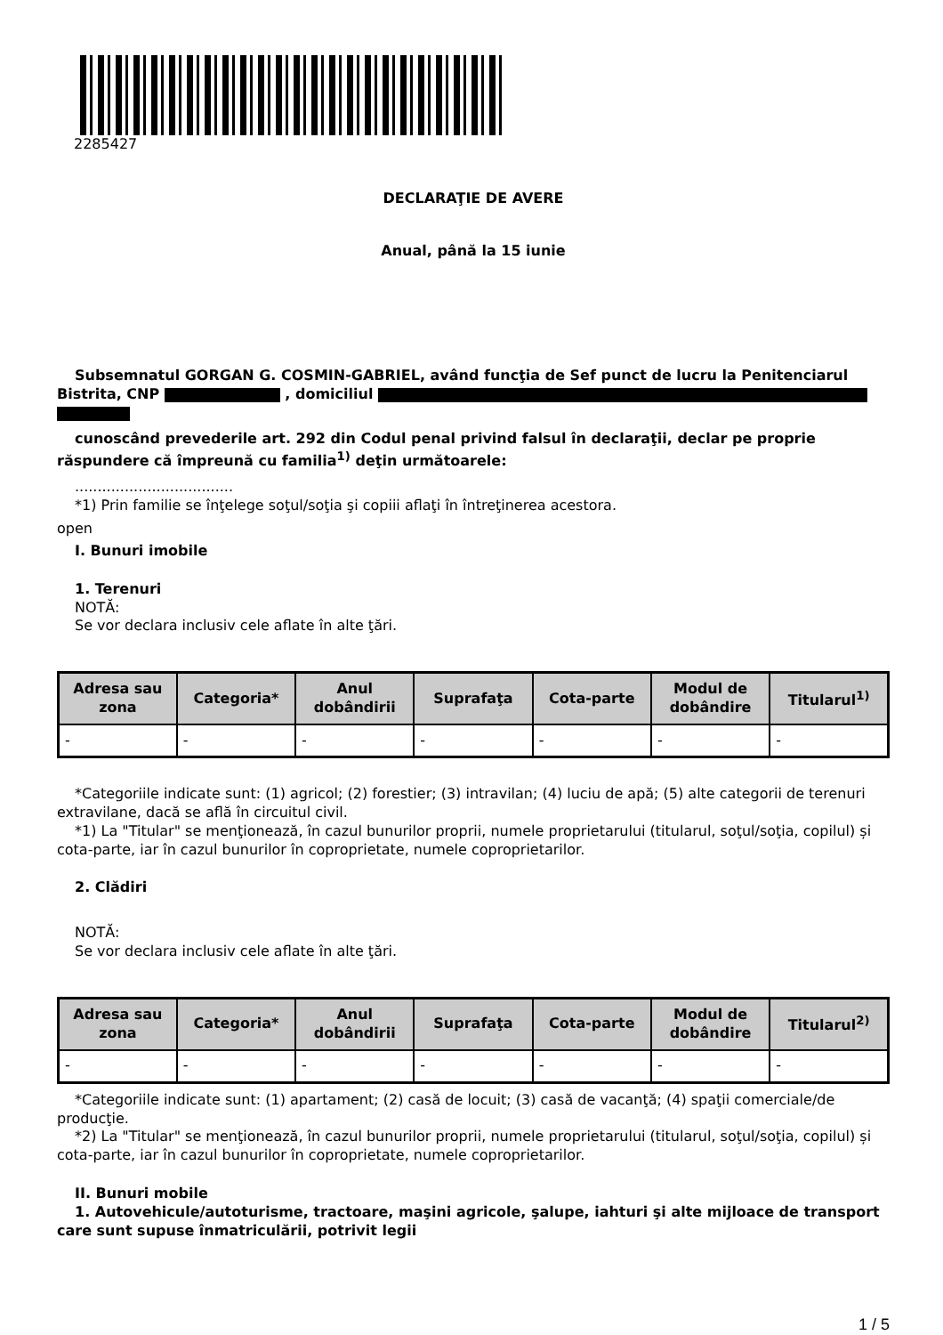2285427
DECLARAŢIE DE AVERE
Anual, până la 15 iunie
Subsemnatul GORGAN G. COSMIN-GABRIEL, având funcţia de Sef punct de lucru la Penitenciarul
Bistrita, CNP , domiciliul
cunoscând prevederile art. 292 din Codul penal privind falsul în declaraţii, declar pe proprie răspundere că împreună cu familia<sup>1)</sup> deţin următoarele:
...................................
*1) Prin familie se înţelege soţul/soţia şi copiii aflaţi în întreţinerea acestora.
open
I. Bunuri imobile
1. Terenuri
NOTĂ:
Se vor declara inclusiv cele aflate în alte ţări.
| Adresa sau zona | Categoria* | Anul dobândirii | Suprafaţa | Cota-parte | Modul de dobândire | Titularul<sup>1)</sup> |
| --- | --- | --- | --- | --- | --- | --- |
| - | - | - | - | - | - | - |
*Categoriile indicate sunt: (1) agricol; (2) forestier; (3) intravilan; (4) luciu de apă; (5) alte categorii de terenuri extravilane, dacă se află în circuitul civil.
*1) La "Titular" se menţionează, în cazul bunurilor proprii, numele proprietarului (titularul, soţul/soţia, copilul) și cota-parte, iar în cazul bunurilor în coproprietate, numele coproprietarilor.
2. Clădiri
NOTĂ:
Se vor declara inclusiv cele aflate în alte ţări.
| Adresa sau zona | Categoria* | Anul dobândirii | Suprafaţa | Cota-parte | Modul de dobândire | Titularul<sup>2)</sup> |
| --- | --- | --- | --- | --- | --- | --- |
| - | - | - | - | - | - | - |
*Categoriile indicate sunt: (1) apartament; (2) casă de locuit; (3) casă de vacanţă; (4) spaţii comerciale/de producţie.
*2) La "Titular" se menţionează, în cazul bunurilor proprii, numele proprietarului (titularul, soţul/soţia, copilul) și cota-parte, iar în cazul bunurilor în coproprietate, numele coproprietarilor.
II. Bunuri mobile
1. Autovehicule/autoturisme, tractoare, maşini agricole, şalupe, iahturi şi alte mijloace de transport care sunt supuse înmatriculării, potrivit legii
1 / 5